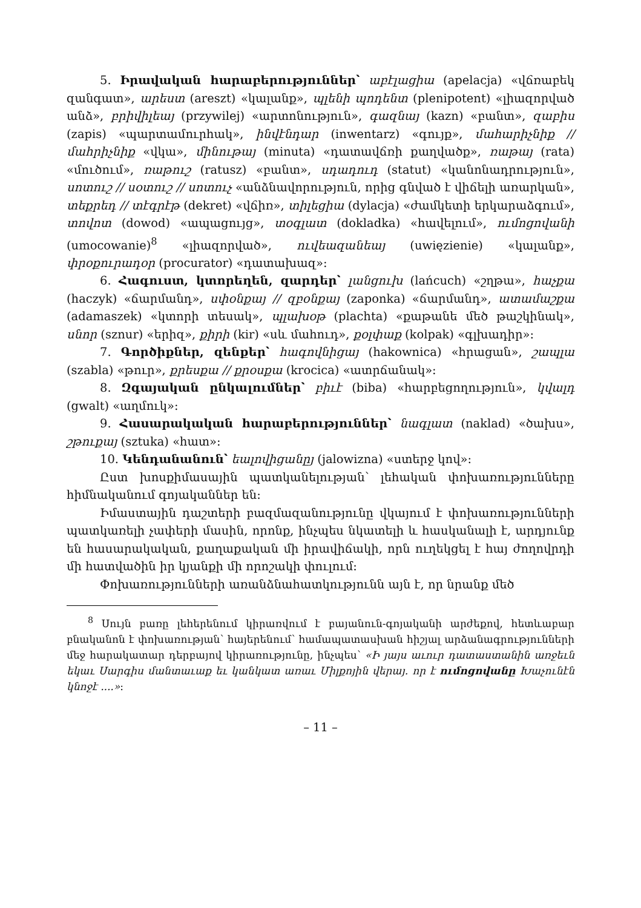5. Իրավական հարաբերություններ՝ աբէլացիա (apelacja) «վճռաբեկ զանգատ», արեստ (areszt) «կալանք», պլենի պոդենտ (plenipotent) «լիազորված անձ», բրիվիլեայ (przywilej) «արտոնություն», գազնայ (kazn) «բանտ», զաբիս (zapis) «պարտամուրհակ», ինվէնդար (inwentarz) «գույք», մահարիչնիք // մահրիչնիք «վկա», մինութայ (minuta) «դատավճռի քաղվածք», ռաթայ (rata) «մուծում», ռաթուշ (ratusz) «բանտ», սդադուդ (statut) «կանոնադրություն», սոտուշ // սօտուշ // սոտուչ «անձնավորություն, որից գնված է վիճելի առարկան», տեքրեդ // տէգրէթ (dekret) «վճիռ», տիլեցիա (dylacja) «ժամկետի երկարաձգում», տովոտ (dowod) «ապացույց», տօգլատ (dokladka) «հավելում», ումոցովանի (umocowanie)<sup>8</sup> «լիազորված», ուվեազանեայ (uwięzienie) «կալանք», փրօքուրադօր (procurator) «դատախազ»:
6. Հագուստ, կտորեղեն, զարդեր՝ լանցուխ (lańcuch) «շղթա», հաչքա (haczyk) «ճարմանդ», սփօնքայ // զբօնքայ (zaponka) «ճարմանդ», ատամաշքա (adamaszek) «կտորի տեսակ», պլախօթ (plachta) «քաթանե մեծ թաշկինակ», սնոր (sznur) «երիզ», քիրի (kir) «սև մահուդ», քօլփաք (kolpak) «գլխադիր»:
7. Գործիքներ, զենքեր՝ հագովնիցայ (hakownica) «հրացան», շապլա (szabla) «թուր», քրեսքա // քրօսքա (krocica) «ատրճանակ»:
8. Զգայական ընկալումներ՝ բիւէ (biba) «հարբեցողություն», կվալդ (gwalt) «աղմուկ»:
9. Հասարակական հարաբերություններ՝ նագլատ (naklad) «ծախս», շթուքայ (sztuka) «հատ»:
10. Կենդանանուն՝ եալովիցանըյ (jalowizna) «ստերջ կով»:
Ըստ խոսքիմասային պատկանելության՝ լեհական փոխառությունները հիմնականում գոյականներ են:
Իմաստային դաշտերի բազմազանությունը վկայում է փոխառությունների պատկառելի չափերի մասին, որոնք, ինչպես նկատելի և հասկանալի է, արդյունք են հասարակական, քաղաքական մի իրավիճակի, որն ուղեկցել է հայ ժողովրդի մի հատվածին իր կյանքի մի որոշակի փուլում:
Փոխառությունների առանձնահատկությունն այն է, որ նրանք մեծ
<sup>8</sup> Սույն բառը լեհերենում կիրառվում է բայանուն-գոյականի արժեքով, հետևաբար բնականոն է փոխառության՝ հայերենում՝ համապատասխան հիշյալ արձանագրությունների մեջ հարակատար դերբայով կիրառությունը, ինչպես՝ «Ի յայս աւուր դատաստանին առջեւն եկաւ Սարգիս մանտաւաք եւ կանկատ առաւ Միլքոյին վերայ. որ է ումոցովանը Խաչունէն կնոջէ ....»:
– 11 –